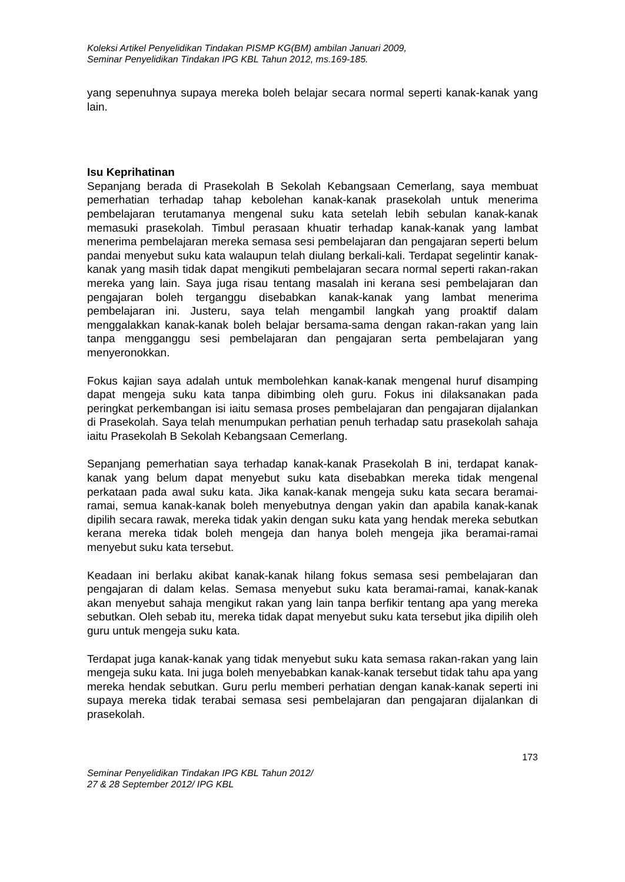Koleksi Artikel Penyelidikan Tindakan PISMP KG(BM) ambilan Januari 2009,
Seminar Penyelidikan Tindakan IPG KBL Tahun 2012, ms.169-185.
yang sepenuhnya supaya mereka boleh belajar secara normal seperti kanak-kanak yang lain.
Isu Keprihatinan
Sepanjang berada di Prasekolah B Sekolah Kebangsaan Cemerlang, saya membuat pemerhatian terhadap tahap kebolehan kanak-kanak prasekolah untuk menerima pembelajaran terutamanya mengenal suku kata setelah lebih sebulan kanak-kanak memasuki prasekolah. Timbul perasaan khuatir terhadap kanak-kanak yang lambat menerima pembelajaran mereka semasa sesi pembelajaran dan pengajaran seperti belum pandai menyebut suku kata walaupun telah diulang berkali-kali. Terdapat segelintir kanak-kanak yang masih tidak dapat mengikuti pembelajaran secara normal seperti rakan-rakan mereka yang lain. Saya juga risau tentang masalah ini kerana sesi pembelajaran dan pengajaran boleh terganggu disebabkan kanak-kanak yang lambat menerima pembelajaran ini. Justeru, saya telah mengambil langkah yang proaktif dalam menggalakkan kanak-kanak boleh belajar bersama-sama dengan rakan-rakan yang lain tanpa mengganggu sesi pembelajaran dan pengajaran serta pembelajaran yang menyeronokkan.
Fokus kajian saya adalah untuk membolehkan kanak-kanak mengenal huruf disamping dapat mengeja suku kata tanpa dibimbing oleh guru. Fokus ini dilaksanakan pada peringkat perkembangan isi iaitu semasa proses pembelajaran dan pengajaran dijalankan di Prasekolah. Saya telah menumpukan perhatian penuh terhadap satu prasekolah sahaja iaitu Prasekolah B Sekolah Kebangsaan Cemerlang.
Sepanjang pemerhatian saya terhadap kanak-kanak Prasekolah B ini, terdapat kanak-kanak yang belum dapat menyebut suku kata disebabkan mereka tidak mengenal perkataan pada awal suku kata. Jika kanak-kanak mengeja suku kata secara beramai-ramai, semua kanak-kanak boleh menyebutnya dengan yakin dan apabila kanak-kanak dipilih secara rawak, mereka tidak yakin dengan suku kata yang hendak mereka sebutkan kerana mereka tidak boleh mengeja dan hanya boleh mengeja jika beramai-ramai menyebut suku kata tersebut.
Keadaan ini berlaku akibat kanak-kanak hilang fokus semasa sesi pembelajaran dan pengajaran di dalam kelas. Semasa menyebut suku kata beramai-ramai, kanak-kanak akan menyebut sahaja mengikut rakan yang lain tanpa berfikir tentang apa yang mereka sebutkan. Oleh sebab itu, mereka tidak dapat menyebut suku kata tersebut jika dipilih oleh guru untuk mengeja suku kata.
Terdapat juga kanak-kanak yang tidak menyebut suku kata semasa rakan-rakan yang lain mengeja suku kata. Ini juga boleh menyebabkan kanak-kanak tersebut tidak tahu apa yang mereka hendak sebutkan. Guru perlu memberi perhatian dengan kanak-kanak seperti ini supaya mereka tidak terabai semasa sesi pembelajaran dan pengajaran dijalankan di prasekolah.
173
Seminar Penyelidikan Tindakan IPG KBL Tahun 2012/
27 & 28 September 2012/ IPG KBL